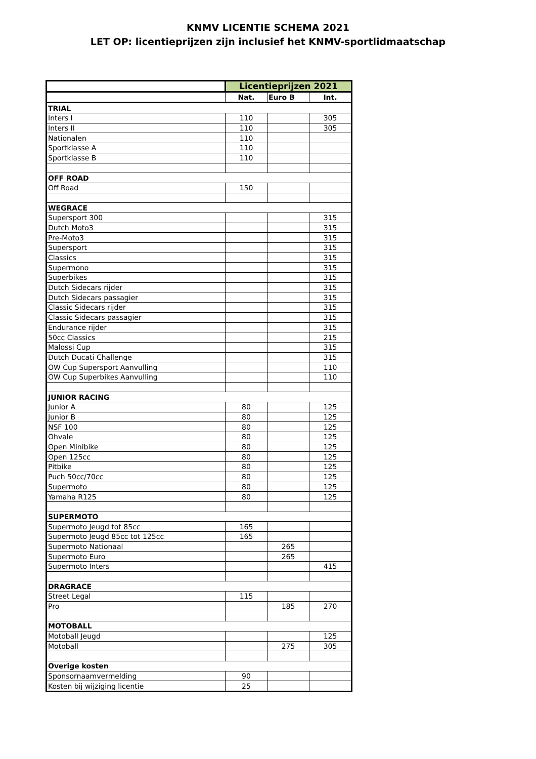KNMV LICENTIE SCHEMA 2021
LET OP: licentieprijzen zijn inclusief het KNMV-sportlidmaatschap
| | Licentieprijzen 2021 | | |
| --- | --- | --- | --- |
| | Nat. | Euro B | Int. |
| TRIAL | | | |
| Inters I | 110 | | 305 |
| Inters II | 110 | | 305 |
| Nationalen | 110 | | |
| Sportklasse A | 110 | | |
| Sportklasse B | 110 | | |
| OFF ROAD | | | |
| Off Road | 150 | | |
| WEGRACE | | | |
| Supersport 300 | | | 315 |
| Dutch Moto3 | | | 315 |
| Pre-Moto3 | | | 315 |
| Supersport | | | 315 |
| Classics | | | 315 |
| Supermono | | | 315 |
| Superbikes | | | 315 |
| Dutch Sidecars rijder | | | 315 |
| Dutch Sidecars passagier | | | 315 |
| Classic Sidecars rijder | | | 315 |
| Classic Sidecars passagier | | | 315 |
| Endurance rijder | | | 315 |
| 50cc Classics | | | 215 |
| Malossi Cup | | | 315 |
| Dutch Ducati Challenge | | | 315 |
| OW Cup Supersport Aanvulling | | | 110 |
| OW Cup Superbikes Aanvulling | | | 110 |
| JUNIOR RACING | | | |
| Junior A | 80 | | 125 |
| Junior B | 80 | | 125 |
| NSF 100 | 80 | | 125 |
| Ohvale | 80 | | 125 |
| Open Minibike | 80 | | 125 |
| Open 125cc | 80 | | 125 |
| Pitbike | 80 | | 125 |
| Puch 50cc/70cc | 80 | | 125 |
| Supermoto | 80 | | 125 |
| Yamaha R125 | 80 | | 125 |
| SUPERMOTO | | | |
| Supermoto Jeugd tot 85cc | 165 | | |
| Supermoto Jeugd 85cc tot 125cc | 165 | | |
| Supermoto Nationaal | | 265 | |
| Supermoto Euro | | 265 | |
| Supermoto Inters | | | 415 |
| DRAGRACE | | | |
| Street Legal | 115 | | |
| Pro | | 185 | 270 |
| MOTOBALL | | | |
| Motoball Jeugd | | | 125 |
| Motoball | | 275 | 305 |
| Overige kosten | | | |
| Sponsornaamvermelding | 90 | | |
| Kosten bij wijziging licentie | 25 | | |